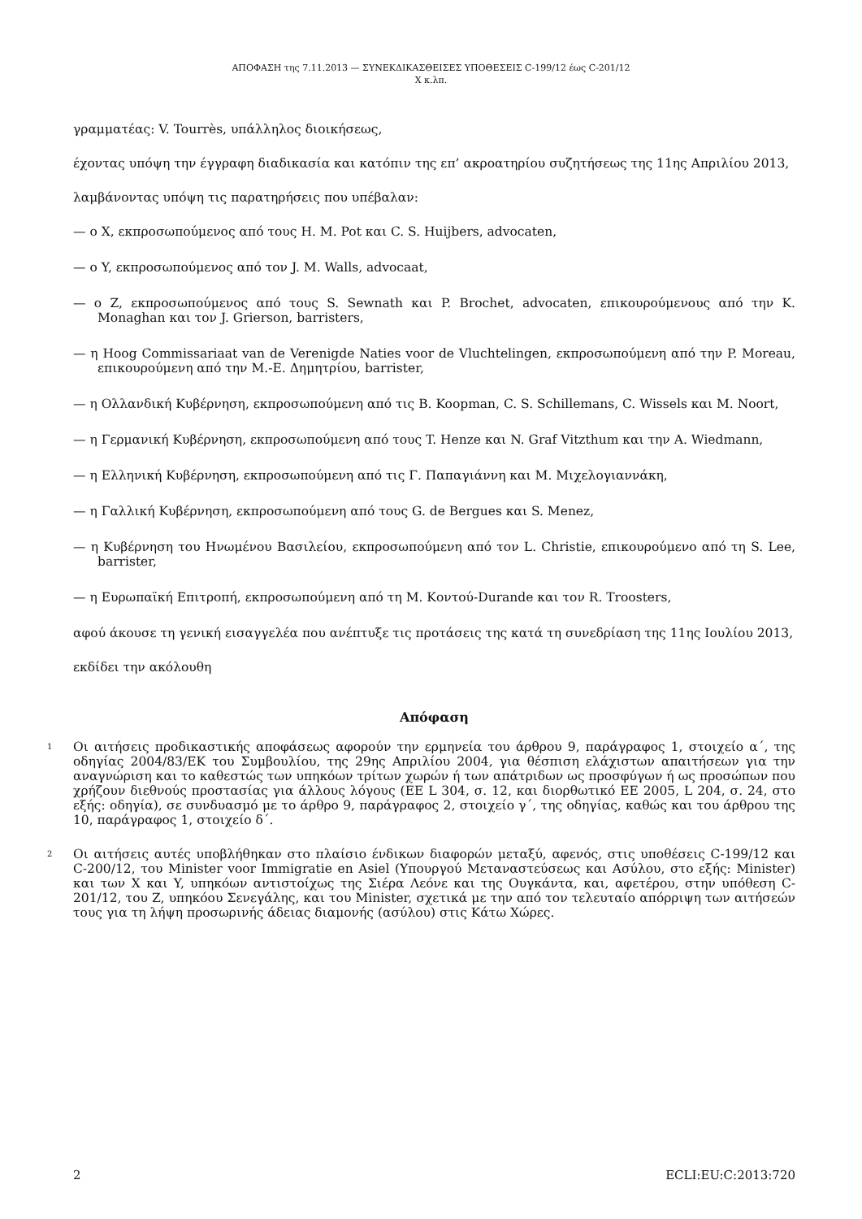ΑΠΟΦΑΣΗ της 7.11.2013 — ΣΥΝΕΚΔΙΚΑΣΘΕΙΣΕΣ ΥΠΟΘΕΣΕΙΣ C-199/12 έως C-201/12
X κ.λπ.
γραμματέας: V. Tourrès, υπάλληλος διοικήσεως,
έχοντας υπόψη την έγγραφη διαδικασία και κατόπιν της επ’ ακροατηρίου συζητήσεως της 11ης Απριλίου 2013,
λαμβάνοντας υπόψη τις παρατηρήσεις που υπέβαλαν:
— ο X, εκπροσωπούμενος από τους H. M. Pot και C. S. Huijbers, advocaten,
— ο Y, εκπροσωπούμενος από τον J. M. Walls, advocaat,
— ο Z, εκπροσωπούμενος από τους S. Sewnath και P. Brochet, advocaten, επικουρούμενους από την K. Monaghan και τον J. Grierson, barristers,
— η Hoog Commissariaat van de Verenigde Naties voor de Vluchtelingen, εκπροσωπούμενη από την P. Moreau, επικουρούμενη από την M.-E. Δημητρίου, barrister,
— η Ολλανδική Κυβέρνηση, εκπροσωπούμενη από τις B. Koopman, C. S. Schillemans, C. Wissels και M. Noort,
— η Γερμανική Κυβέρνηση, εκπροσωπούμενη από τους T. Henze και N. Graf Vitzthum και την A. Wiedmann,
— η Ελληνική Κυβέρνηση, εκπροσωπούμενη από τις Γ. Παπαγιάννη και Μ. Μιχελογιαννάκη,
— η Γαλλική Κυβέρνηση, εκπροσωπούμενη από τους G. de Bergues και S. Menez,
— η Κυβέρνηση του Ηνωμένου Βασιλείου, εκπροσωπούμενη από τον L. Christie, επικουρούμενο από τη S. Lee, barrister,
— η Ευρωπαϊκή Επιτροπή, εκπροσωπούμενη από τη Μ. Κοντού-Durande και τον R. Troosters,
αφού άκουσε τη γενική εισαγγελέα που ανέπτυξε τις προτάσεις της κατά τη συνεδρίαση της 11ης Ιουλίου 2013,
εκδίδει την ακόλουθη
Απόφαση
1 Οι αιτήσεις προδικαστικής αποφάσεως αφορούν την ερμηνεία του άρθρου 9, παράγραφος 1, στοιχείο α΄, της οδηγίας 2004/83/ΕΚ του Συμβουλίου, της 29ης Απριλίου 2004, για θέσπιση ελάχιστων απαιτήσεων για την αναγνώριση και το καθεστώς των υπηκόων τρίτων χωρών ή των απάτριδων ως προσφύγων ή ως προσώπων που χρήζουν διεθνούς προστασίας για άλλους λόγους (ΕΕ L 304, σ. 12, και διορθωτικό ΕΕ 2005, L 204, σ. 24, στο εξής: οδηγία), σε συνδυασμό με το άρθρο 9, παράγραφος 2, στοιχείο γ΄, της οδηγίας, καθώς και του άρθρου της 10, παράγραφος 1, στοιχείο δ΄.
2 Οι αιτήσεις αυτές υποβλήθηκαν στο πλαίσιο ένδικων διαφορών μεταξύ, αφενός, στις υποθέσεις C-199/12 και C-200/12, του Minister voor Immigratie en Asiel (Υπουργού Μεταναστεύσεως και Ασύλου, στο εξής: Minister) και των X και Y, υπηκόων αντιστοίχως της Σιέρα Λεόνε και της Ουγκάντα, και, αφετέρου, στην υπόθεση C-201/12, του Z, υπηκόου Σενεγάλης, και του Minister, σχετικά με την από τον τελευταίο απόρριψη των αιτήσεών τους για τη λήψη προσωρινής άδειας διαμονής (ασύλου) στις Κάτω Χώρες.
2 ECLI:EU:C:2013:720